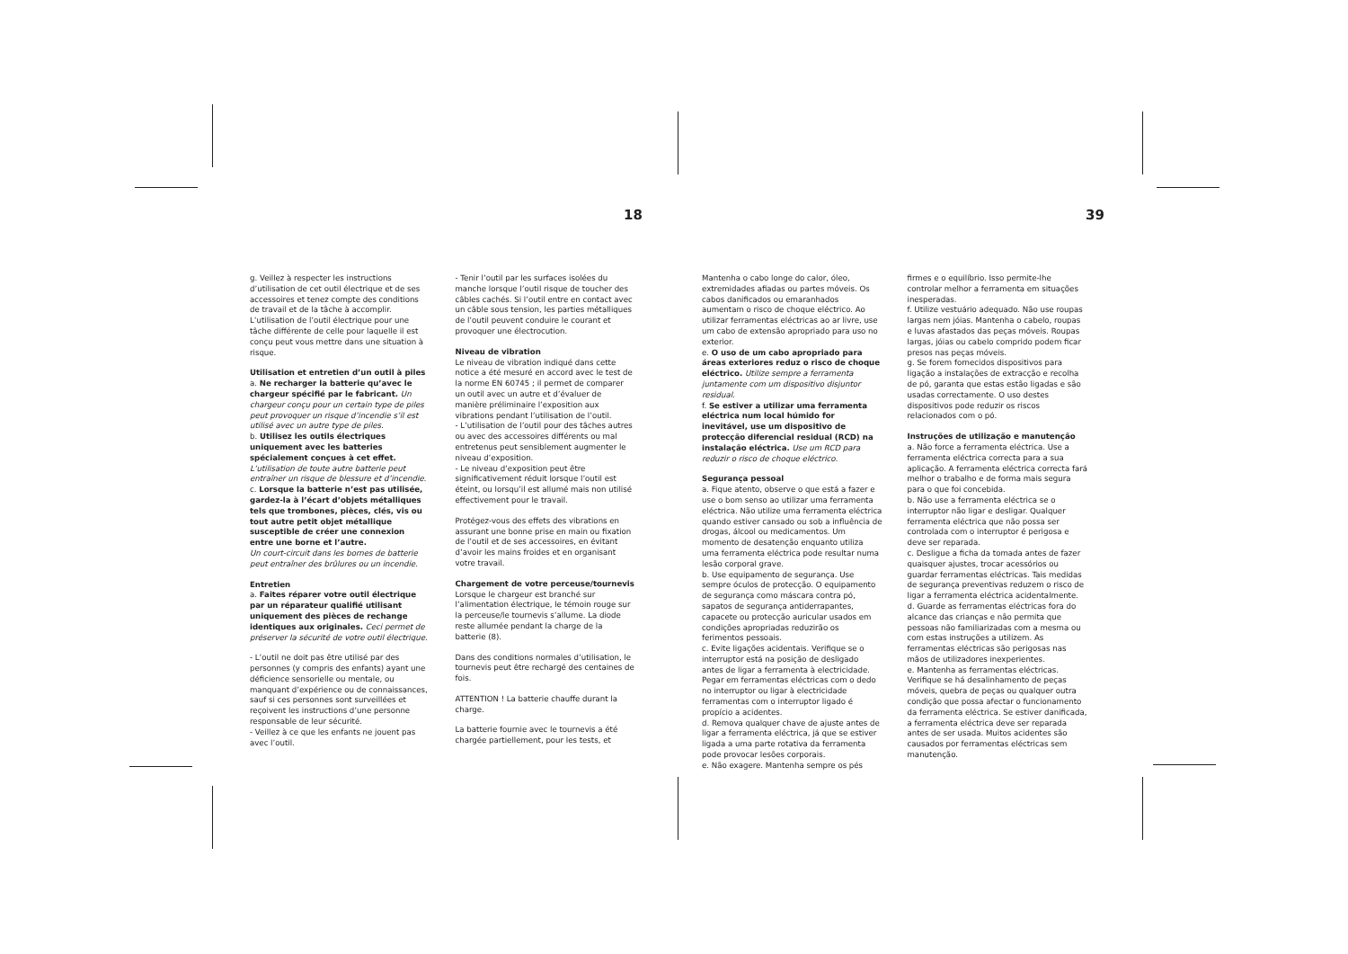18 39
g. Veillez à respecter les instructions d’utilisation de cet outil électrique et de ses accessoires et tenez compte des conditions de travail et de la tâche à accomplir. L’utilisation de l’outil électrique pour une tâche différente de celle pour laquelle il est conçu peut vous mettre dans une situation à risque.
Utilisation et entretien d’un outil à piles
a. Ne recharger la batterie qu’avec le chargeur spécifié par le fabricant. Un chargeur conçu pour un certain type de piles peut provoquer un risque d’incendie s’il est utilisé avec un autre type de piles.
b. Utilisez les outils électriques uniquement avec les batteries spécialement conçues à cet effet.
L’utilisation de toute autre batterie peut entraîner un risque de blessure et d’incendie.
c. Lorsque la batterie n’est pas utilisée, gardez-la à l’écart d’objets métalliques tels que trombones, pièces, clés, vis ou tout autre petit objet métallique susceptible de créer une connexion entre une borne et l’autre.
Un court-circuit dans les bornes de batterie peut entraîner des brûlures ou un incendie.
Entretien
a. Faites réparer votre outil électrique par un réparateur qualifié utilisant uniquement des pièces de rechange identiques aux originales. Ceci permet de préserver la sécurité de votre outil électrique.
- L’outil ne doit pas être utilisé par des personnes (y compris des enfants) ayant une déficience sensorielle ou mentale, ou manquant d’expérience ou de connaissances, sauf si ces personnes sont surveillées et reçoivent les instructions d’une personne responsable de leur sécurité.
- Veillez à ce que les enfants ne jouent pas avec l’outil.
- Tenir l’outil par les surfaces isolées du manche lorsque l’outil risque de toucher des câbles cachés. Si l’outil entre en contact avec un câble sous tension, les parties métalliques de l’outil peuvent conduire le courant et provoquer une électrocution.
Niveau de vibration
Le niveau de vibration indiqué dans cette notice a été mesuré en accord avec le test de la norme EN 60745 ; il permet de comparer un outil avec un autre et d’évaluer de manière préliminaire l’exposition aux vibrations pendant l’utilisation de l’outil.
- L’utilisation de l’outil pour des tâches autres ou avec des accessoires différents ou mal entretenus peut sensiblement augmenter le niveau d’exposition.
- Le niveau d’exposition peut être significativement réduit lorsque l’outil est éteint, ou lorsqu’il est allumé mais non utilisé effectivement pour le travail.
Protégez-vous des effets des vibrations en assurant une bonne prise en main ou fixation de l’outil et de ses accessoires, en évitant d’avoir les mains froides et en organisant votre travail.
Chargement de votre perceuse/tournevis
Lorsque le chargeur est branché sur l’alimentation électrique, le témoin rouge sur la perceuse/le tournevis s’allume. La diode reste allumée pendant la charge de la batterie (8).
Dans des conditions normales d’utilisation, le tournevis peut être rechargé des centaines de fois.
ATTENTION ! La batterie chauffe durant la charge.
La batterie fournie avec le tournevis a été chargée partiellement, pour les tests, et
Mantenha o cabo longe do calor, óleo, extremidades afiadas ou partes móveis. Os cabos danificados ou emaranhados aumentam o risco de choque eléctrico. Ao utilizar ferramentas eléctricas ao ar livre, use um cabo de extensão apropriado para uso no exterior.
e. O uso de um cabo apropriado para áreas exteriores reduz o risco de choque eléctrico. Utilize sempre a ferramenta juntamente com um dispositivo disjuntor residual.
f. Se estiver a utilizar uma ferramenta eléctrica num local húmido for inevitável, use um dispositivo de protecção diferencial residual (RCD) na instalação eléctrica. Use um RCD para reduzir o risco de choque eléctrico.
Segurança pessoal
a. Fique atento, observe o que está a fazer e use o bom senso ao utilizar uma ferramenta eléctrica. Não utilize uma ferramenta eléctrica quando estiver cansado ou sob a influência de drogas, álcool ou medicamentos. Um momento de desatenção enquanto utiliza uma ferramenta eléctrica pode resultar numa lesão corporal grave.
b. Use equipamento de segurança. Use sempre óculos de protecção. O equipamento de segurança como máscara contra pó, sapatos de segurança antiderrapantes, capacete ou protecção auricular usados em condições apropriadas reduzirão os ferimentos pessoais.
c. Evite ligações acidentais. Verifique se o interruptor está na posição de desligado antes de ligar a ferramenta à electricidade. Pegar em ferramentas eléctricas com o dedo no interruptor ou ligar à electricidade ferramentas com o interruptor ligado é propício a acidentes.
d. Remova qualquer chave de ajuste antes de ligar a ferramenta eléctrica, já que se estiver ligada a uma parte rotativa da ferramenta pode provocar lesões corporais.
e. Não exagere. Mantenha sempre os pés
firmes e o equilíbrio. Isso permite-lhe controlar melhor a ferramenta em situações inesperadas.
f. Utilize vestuário adequado. Não use roupas largas nem jóias. Mantenha o cabelo, roupas e luvas afastados das peças móveis. Roupas largas, jóias ou cabelo comprido podem ficar presos nas peças móveis.
g. Se forem fornecidos dispositivos para ligação a instalações de extracção e recolha de pó, garanta que estas estão ligadas e são usadas correctamente. O uso destes dispositivos pode reduzir os riscos relacionados com o pó.
Instruções de utilização e manutenção
a. Não force a ferramenta eléctrica. Use a ferramenta eléctrica correcta para a sua aplicação. A ferramenta eléctrica correcta fará melhor o trabalho e de forma mais segura para o que foi concebida.
b. Não use a ferramenta eléctrica se o interruptor não ligar e desligar. Qualquer ferramenta eléctrica que não possa ser controlada com o interruptor é perigosa e deve ser reparada.
c. Desligue a ficha da tomada antes de fazer quaisquer ajustes, trocar acessórios ou guardar ferramentas eléctricas. Tais medidas de segurança preventivas reduzem o risco de ligar a ferramenta eléctrica acidentalmente.
d. Guarde as ferramentas eléctricas fora do alcance das crianças e não permita que pessoas não familiarizadas com a mesma ou com estas instruções a utilizem. As ferramentas eléctricas são perigosas nas mãos de utilizadores inexperientes.
e. Mantenha as ferramentas eléctricas. Verifique se há desalinhamento de peças móveis, quebra de peças ou qualquer outra condição que possa afectar o funcionamento da ferramenta eléctrica. Se estiver danificada, a ferramenta eléctrica deve ser reparada antes de ser usada. Muitos acidentes são causados por ferramentas eléctricas sem manutenção.